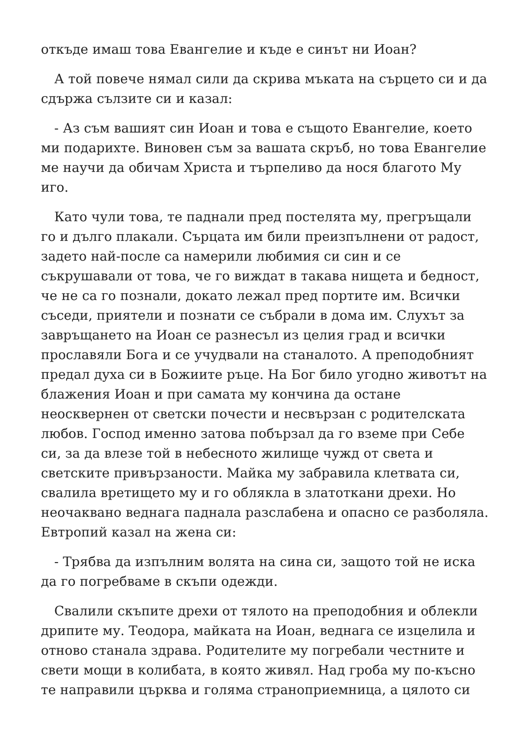откъде имаш това Евангелие и къде е синът ни Иоан?
А той повече нямал сили да скрива мъката на сърцето си и да сдържа сълзите си и казал:
- Аз съм вашият син Иоан и това е същото Евангелие, което ми подарихте. Виновен съм за вашата скръб, но това Евангелие ме научи да обичам Христа и търпеливо да нося благото Му иго.
Като чули това, те паднали пред постелята му, прегръщали го и дълго плакали. Сърцата им били преизпълнени от радост, задето най-после са намерили любимия си син и се съкрушавали от това, че го виждат в такава нищета и бедност, че не са го познали, докато лежал пред портите им. Всички съседи, приятели и познати се събрали в дома им. Слухът за завръщането на Иоан се разнесъл из целия град и всички прославяли Бога и се учудвали на станалото. А преподобният предал духа си в Божиите ръце. На Бог било угодно животът на блажения Иоан и при самата му кончина да остане неосквернен от светски почести и несвързан с родителската любов. Господ именно затова побързал да го вземе при Себе си, за да влезе той в небесното жилище чужд от света и светските привързаности. Майка му забравила клетвата си, свалила вретището му и го облякла в златоткани дрехи. Но неочаквано веднага паднала разслабена и опасно се разболяла. Евтропий казал на жена си:
- Трябва да изпълним волята на сина си, защото той не иска да го погребваме в скъпи одежди.
Свалили скъпите дрехи от тялото на преподобния и облекли дрипите му. Теодора, майката на Иоан, веднага се изцелила и отново станала здрава. Родителите му погребали честните и свети мощи в колибата, в която живял. Над гроба му по-късно те направили църква и голяма страноприемница, а цялото си